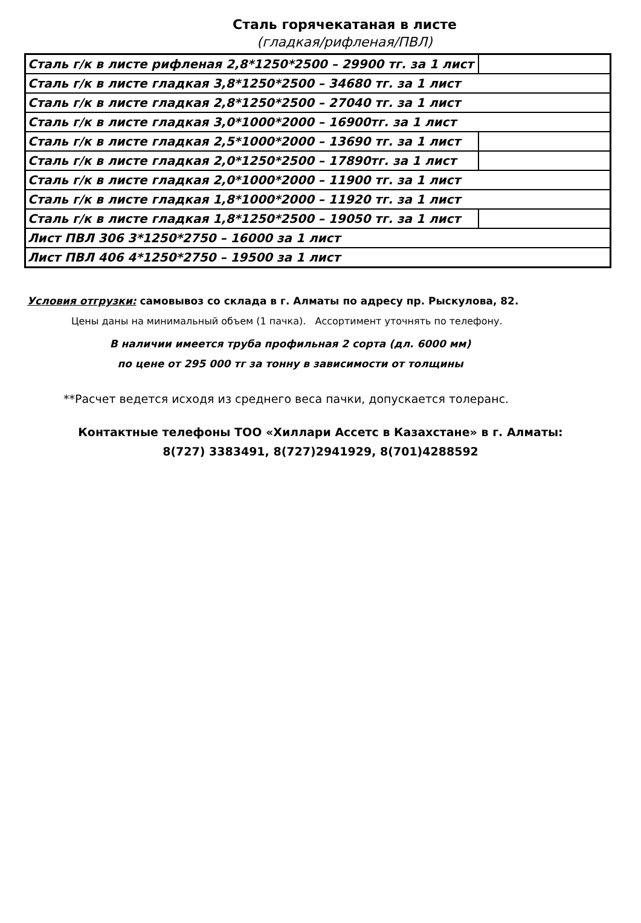Сталь горячекатаная в листе
(гладкая/рифленая/ПВЛ)
| Сталь г/к в листе рифленая 2,8*1250*2500 – 29900 тг. за 1 лист | |
| Сталь г/к в листе гладкая 3,8*1250*2500 – 34680 тг. за 1 лист | |
| Сталь г/к в листе гладкая 2,8*1250*2500 – 27040 тг. за 1 лист | |
| Сталь г/к в листе гладкая 3,0*1000*2000 – 16900тг. за 1 лист | |
| Сталь г/к в листе гладкая 2,5*1000*2000 – 13690 тг. за 1 лист | |
| Сталь г/к в листе гладкая 2,0*1250*2500 – 17890тг. за 1 лист | |
| Сталь г/к в листе гладкая 2,0*1000*2000 – 11900 тг. за 1 лист | |
| Сталь г/к в листе гладкая 1,8*1000*2000 – 11920 тг. за 1 лист | |
| Сталь г/к в листе гладкая 1,8*1250*2500 – 19050 тг. за 1 лист | |
| Лист ПВЛ 306 3*1250*2750 – 16000 за 1 лист | |
| Лист ПВЛ 406 4*1250*2750 – 19500 за 1 лист | |
Условия отгрузки: самовывоз со склада в г. Алматы по адресу пр. Рыскулова, 82.
Цены даны на минимальный объем (1 пачка). Ассортимент уточнять по телефону.
В наличии имеется труба профильная 2 сорта (дл. 6000 мм)
по цене от 295 000 тг за тонну в зависимости от толщины
**Расчет ведется исходя из среднего веса пачки, допускается толеранс.
Контактные телефоны ТОО «Хиллари Ассетс в Казахстане» в г. Алматы:
8(727) 3383491, 8(727)2941929, 8(701)4288592